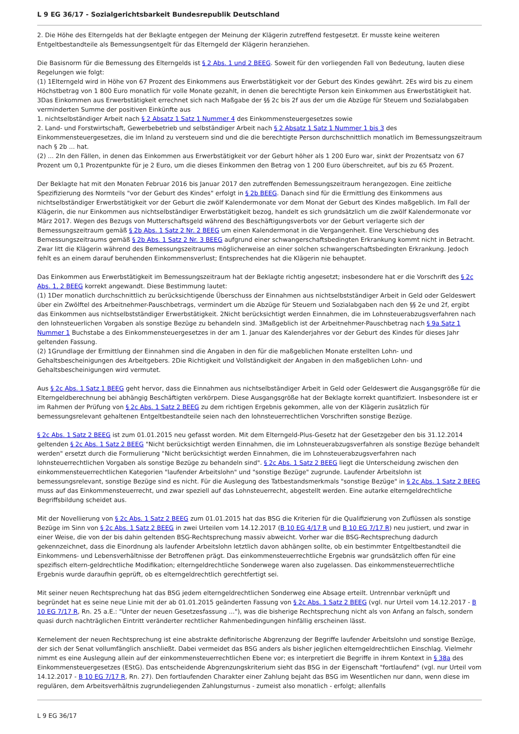L 9 EG 36/17 - Sozialgerichtsbarkeit Bundesrepublik Deutschland
2. Die Höhe des Elterngelds hat der Beklagte entgegen der Meinung der Klägerin zutreffend festgesetzt. Er musste keine weiteren Entgeltbestandteile als Bemessungsentgelt für das Elterngeld der Klägerin heranziehen.
Die Basisnorm für die Bemessung des Elterngelds ist § 2 Abs. 1 und 2 BEEG. Soweit für den vorliegenden Fall von Bedeutung, lauten diese Regelungen wie folgt:
(1) 1Elterngeld wird in Höhe von 67 Prozent des Einkommens aus Erwerbstätigkeit vor der Geburt des Kindes gewährt. 2Es wird bis zu einem Höchstbetrag von 1 800 Euro monatlich für volle Monate gezahlt, in denen die berechtigte Person kein Einkommen aus Erwerbstätigkeit hat. 3Das Einkommen aus Erwerbstätigkeit errechnet sich nach Maßgabe der §§ 2c bis 2f aus der um die Abzüge für Steuern und Sozialabgaben verminderten Summe der positiven Einkünfte aus
1. nichtselbständiger Arbeit nach § 2 Absatz 1 Satz 1 Nummer 4 des Einkommensteuergesetzes sowie
2. Land- und Forstwirtschaft, Gewerbebetrieb und selbständiger Arbeit nach § 2 Absatz 1 Satz 1 Nummer 1 bis 3 des Einkommensteuergesetzes, die im Inland zu versteuern sind und die die berechtigte Person durchschnittlich monatlich im Bemessungszeitraum nach § 2b ... hat.
(2) ... 2In den Fällen, in denen das Einkommen aus Erwerbstätigkeit vor der Geburt höher als 1 200 Euro war, sinkt der Prozentsatz von 67 Prozent um 0,1 Prozentpunkte für je 2 Euro, um die dieses Einkommen den Betrag von 1 200 Euro überschreitet, auf bis zu 65 Prozent.
Der Beklagte hat mit den Monaten Februar 2016 bis Januar 2017 den zutreffenden Bemessungszeitraum herangezogen. Eine zeitliche Spezifizierung des Normteils "vor der Geburt des Kindes" erfolgt in § 2b BEEG. Danach sind für die Ermittlung des Einkommens aus nichtselbständiger Erwerbstätigkeit vor der Geburt die zwölf Kalendermonate vor dem Monat der Geburt des Kindes maßgeblich. Im Fall der Klägerin, die nur Einkommen aus nichtselbständiger Erwerbstätigkeit bezog, handelt es sich grundsätzlich um die zwölf Kalendermonate vor März 2017. Wegen des Bezugs von Mutterschaftsgeld während des Beschäftigungsverbots vor der Geburt verlagerte sich der Bemessungszeitraum gemäß § 2b Abs. 1 Satz 2 Nr. 2 BEEG um einen Kalendermonat in die Vergangenheit. Eine Verschiebung des Bemessungszeitraums gemäß § 2b Abs. 1 Satz 2 Nr. 3 BEEG aufgrund einer schwangerschaftsbedingten Erkrankung kommt nicht in Betracht. Zwar litt die Klägerin während des Bemessungszeitraums möglicherweise an einer solchen schwangerschaftsbedingten Erkrankung. Jedoch fehlt es an einem darauf beruhenden Einkommensverlust; Entsprechendes hat die Klägerin nie behauptet.
Das Einkommen aus Erwerbstätigkeit im Bemessungszeitraum hat der Beklagte richtig angesetzt; insbesondere hat er die Vorschrift des § 2c Abs. 1, 2 BEEG korrekt angewandt. Diese Bestimmung lautet:
(1) 1Der monatlich durchschnittlich zu berücksichtigende Überschuss der Einnahmen aus nichtselbstständiger Arbeit in Geld oder Geldeswert über ein Zwölftel des Arbeitnehmer-Pauschbetrags, vermindert um die Abzüge für Steuern und Sozialabgaben nach den §§ 2e und 2f, ergibt das Einkommen aus nichtselbstständiger Erwerbstätigkeit. 2Nicht berücksichtigt werden Einnahmen, die im Lohnsteuerabzugsverfahren nach den lohnsteuerlichen Vorgaben als sonstige Bezüge zu behandeln sind. 3Maßgeblich ist der Arbeitnehmer-Pauschbetrag nach § 9a Satz 1 Nummer 1 Buchstabe a des Einkommensteuergesetzes in der am 1. Januar des Kalenderjahres vor der Geburt des Kindes für dieses Jahr geltenden Fassung.
(2) 1Grundlage der Ermittlung der Einnahmen sind die Angaben in den für die maßgeblichen Monate erstellten Lohn- und Gehaltsbescheinigungen des Arbeitgebers. 2Die Richtigkeit und Vollständigkeit der Angaben in den maßgeblichen Lohn- und Gehaltsbescheinigungen wird vermutet.
Aus § 2c Abs. 1 Satz 1 BEEG geht hervor, dass die Einnahmen aus nichtselbständiger Arbeit in Geld oder Geldeswert die Ausgangsgröße für die Elterngeldberechnung bei abhängig Beschäftigten verkörpern. Diese Ausgangsgröße hat der Beklagte korrekt quantifiziert. Insbesondere ist er im Rahmen der Prüfung von § 2c Abs. 1 Satz 2 BEEG zu dem richtigen Ergebnis gekommen, alle von der Klägerin zusätzlich für bemessungsrelevant gehaltenen Entgeltbestandteile seien nach den lohnsteuerrechtlichen Vorschriften sonstige Bezüge.
§ 2c Abs. 1 Satz 2 BEEG ist zum 01.01.2015 neu gefasst worden. Mit dem Elterngeld-Plus-Gesetz hat der Gesetzgeber den bis 31.12.2014 geltenden § 2c Abs. 1 Satz 2 BEEG "Nicht berücksichtigt werden Einnahmen, die im Lohnsteuerabzugsverfahren als sonstige Bezüge behandelt werden" ersetzt durch die Formulierung "Nicht berücksichtigt werden Einnahmen, die im Lohnsteuerabzugsverfahren nach lohnsteuerrechtlichen Vorgaben als sonstige Bezüge zu behandeln sind". § 2c Abs. 1 Satz 2 BEEG liegt die Unterscheidung zwischen den einkommensteuerrechtlichen Kategorien "laufender Arbeitslohn" und "sonstige Bezüge" zugrunde. Laufender Arbeitslohn ist bemessungsrelevant, sonstige Bezüge sind es nicht. Für die Auslegung des Tatbestandsmerkmals "sonstige Bezüge" in § 2c Abs. 1 Satz 2 BEEG muss auf das Einkommensteuerrecht, und zwar speziell auf das Lohnsteuerrecht, abgestellt werden. Eine autarke elterngeldrechtliche Begriffsbildung scheidet aus.
Mit der Novellierung von § 2c Abs. 1 Satz 2 BEEG zum 01.01.2015 hat das BSG die Kriterien für die Qualifizierung von Zuflüssen als sonstige Bezüge im Sinn von § 2c Abs. 1 Satz 2 BEEG in zwei Urteilen vom 14.12.2017 (B 10 EG 4/17 R und B 10 EG 7/17 R) neu justiert, und zwar in einer Weise, die von der bis dahin geltenden BSG-Rechtsprechung massiv abweicht. Vorher war die BSG-Rechtsprechung dadurch gekennzeichnet, dass die Einordnung als laufender Arbeitslohn letztlich davon abhängen sollte, ob ein bestimmter Entgeltbestandteil die Einkommens- und Lebensverhältnisse der Betroffenen prägt. Das einkommensteuerrechtliche Ergebnis war grundsätzlich offen für eine spezifisch eltern-geldrechtliche Modifikation; elterngeldrechtliche Sonderwege waren also zugelassen. Das einkommensteuerrechtliche Ergebnis wurde daraufhin geprüft, ob es elterngeldrechtlich gerechtfertigt sei.
Mit seiner neuen Rechtsprechung hat das BSG jedem elterngeldrechtlichen Sonderweg eine Absage erteilt. Untrennbar verknüpft und begründet hat es seine neue Linie mit der ab 01.01.2015 geänderten Fassung von § 2c Abs. 1 Satz 2 BEEG (vgl. nur Urteil vom 14.12.2017 - B 10 EG 7/17 R, Rn. 25 a.E.: "Unter der neuen Gesetzesfassung ..."), was die bisherige Rechtsprechung nicht als von Anfang an falsch, sondern quasi durch nachträglichen Eintritt veränderter rechtlicher Rahmenbedingungen hinfällig erscheinen lässt.
Kernelement der neuen Rechtsprechung ist eine abstrakte definitorische Abgrenzung der Begriffe laufender Arbeitslohn und sonstige Bezüge, der sich der Senat vollumfänglich anschließt. Dabei vermeidet das BSG anders als bisher jeglichen elterngeldrechtlichen Einschlag. Vielmehr nimmt es eine Auslegung allein auf der einkommensteuerrechtlichen Ebene vor; es interpretiert die Begriffe in ihrem Kontext in § 38a des Einkommensteuergesetzes (EStG). Das entscheidende Abgrenzungskriterium sieht das BSG in der Eigenschaft "fortlaufend" (vgl. nur Urteil vom 14.12.2017 - B 10 EG 7/17 R, Rn. 27). Den fortlaufenden Charakter einer Zahlung bejaht das BSG im Wesentlichen nur dann, wenn diese im regulären, dem Arbeitsverhältnis zugrundeliegenden Zahlungsturnus - zumeist also monatlich - erfolgt; allenfalls
L 9 EG 36/17